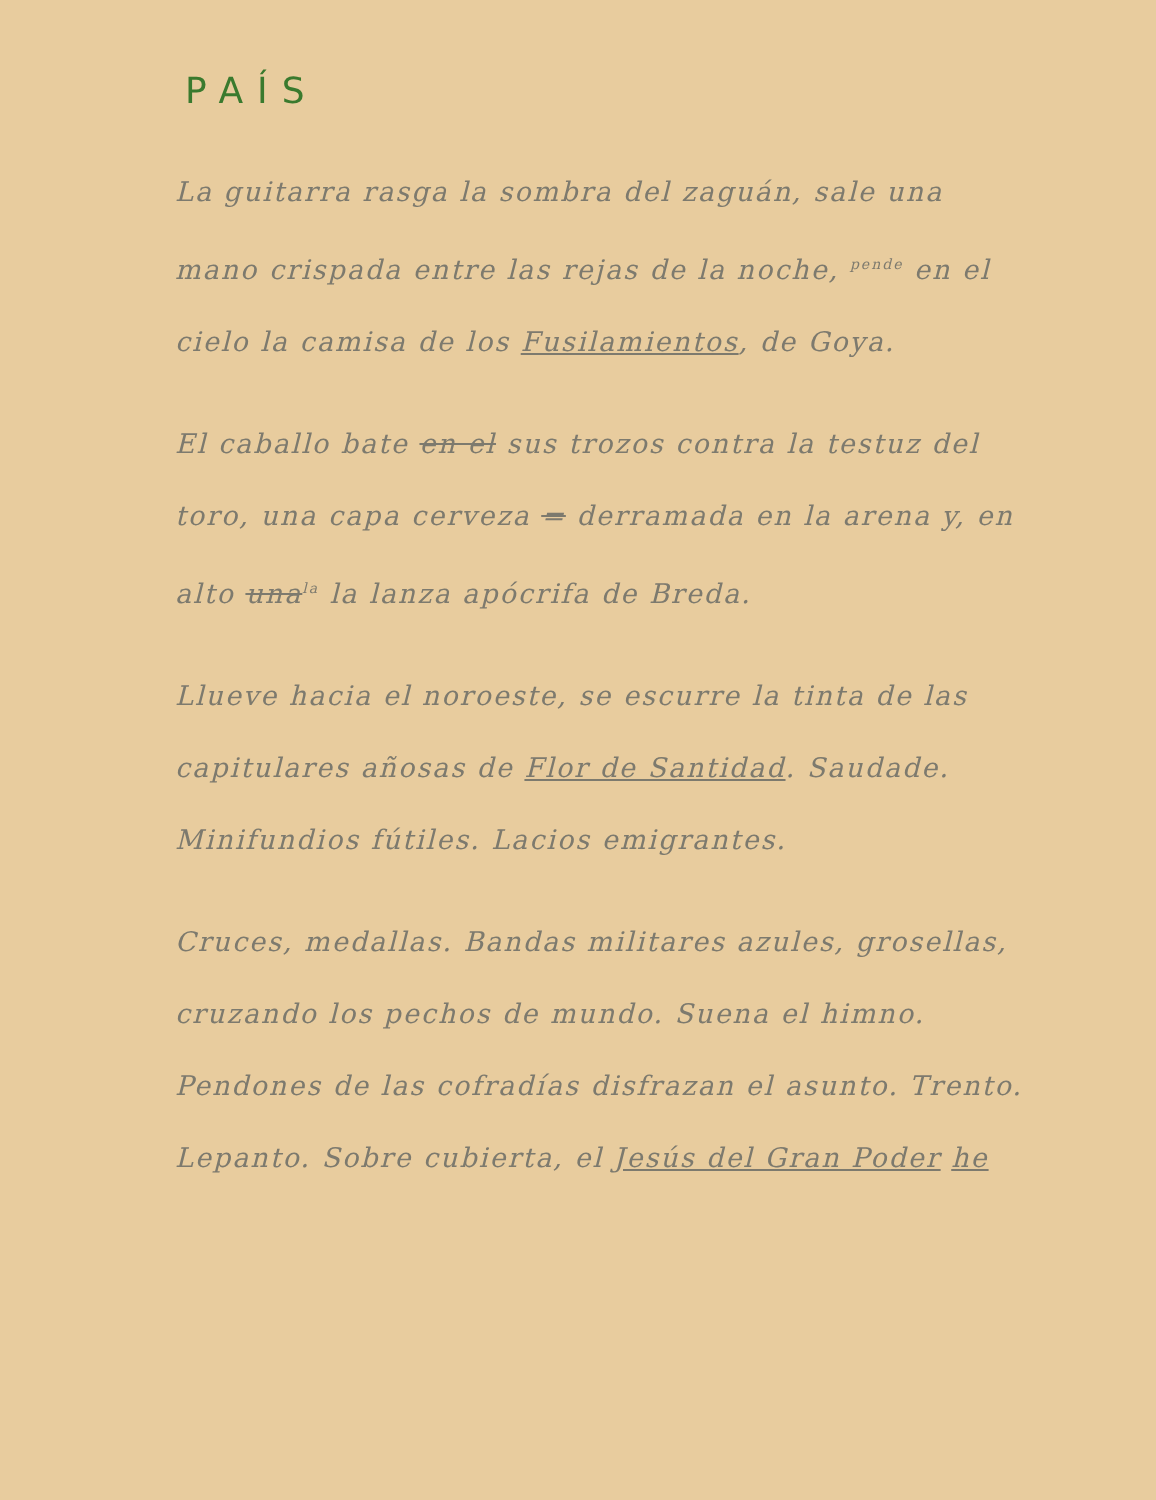PAÍS
La guitarra rasga la sombra del zaguán, sale una mano crispada entre las rejas de la noche, <sup>pende</sup> en el cielo la camisa de los Fusilamientos, de Goya.
El caballo bate en el sus trozos contra la testuz del toro, una capa cerveza = derramada en la arena y, en alto una<sup>la</sup> la lanza apócrifa de Breda.
Llueve hacia el noroeste, se escurre la tinta de las capitulares añosas de Flor de Santidad. Saudade. Minifundios fútiles. Lacios emigrantes.
Cruces, medallas. Bandas militares azules, grosellas, cruzando los pechos de mundo. Suena el himno. Pendones de las cofradías disfrazan el asunto. Trento. Lepanto. Sobre cubierta, el Jesús del Gran Poder he